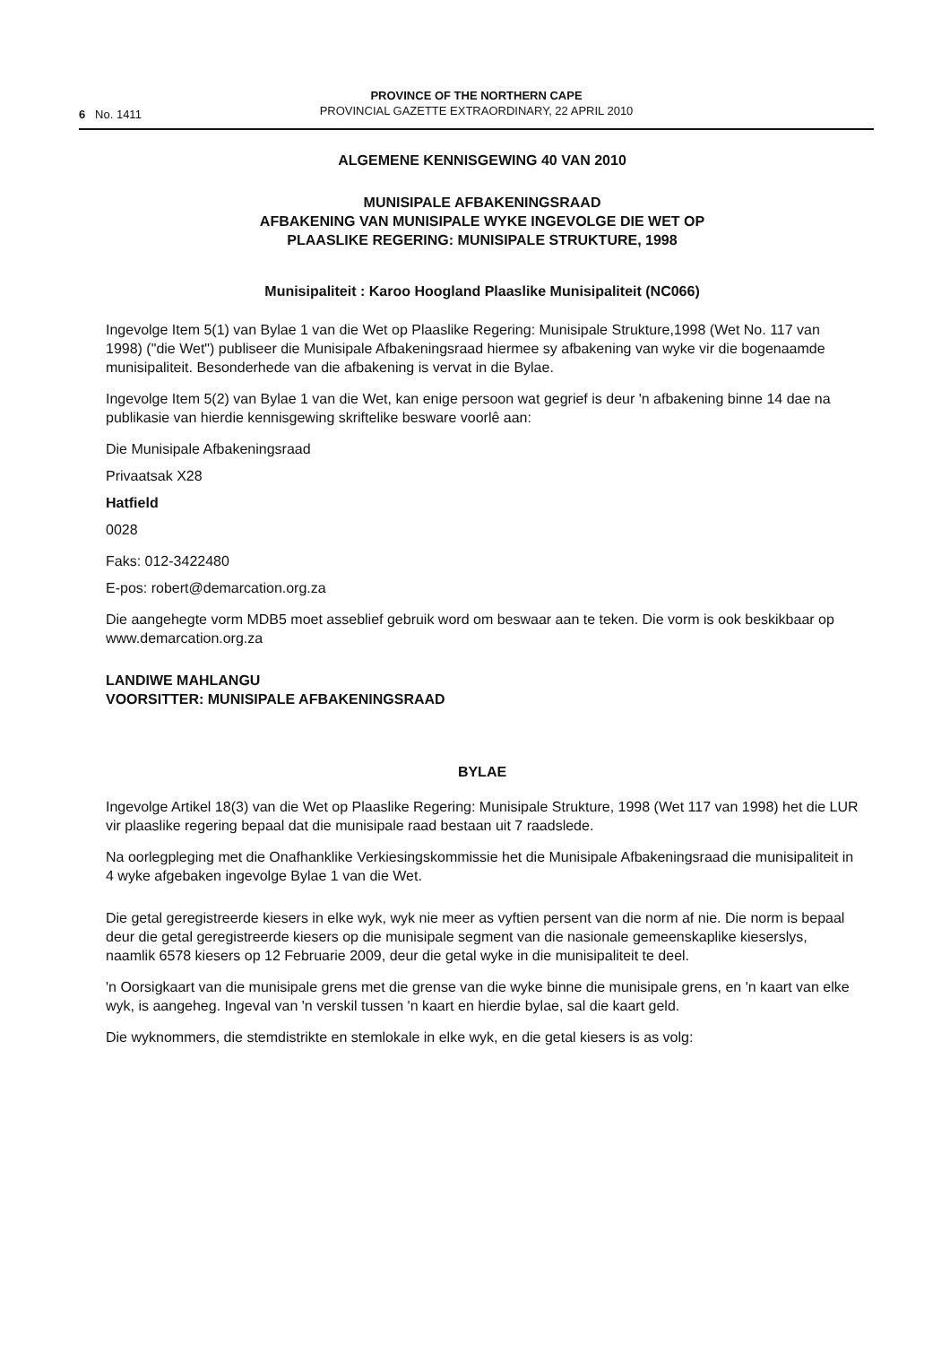6 No. 1411
PROVINCE OF THE NORTHERN CAPE
PROVINCIAL GAZETTE EXTRAORDINARY, 22 APRIL 2010
ALGEMENE KENNISGEWING 40 VAN 2010
MUNISIPALE AFBAKENINGSRAAD
AFBAKENING VAN MUNISIPALE WYKE INGEVOLGE DIE WET OP
PLAASLIKE REGERING: MUNISIPALE STRUKTURE, 1998
Munisipaliteit : Karoo Hoogland Plaaslike Munisipaliteit (NC066)
Ingevolge Item 5(1) van Bylae 1 van die Wet op Plaaslike Regering: Munisipale Strukture,1998 (Wet No. 117 van 1998) ("die Wet") publiseer die Munisipale Afbakeningsraad hiermee sy afbakening van wyke vir die bogenaamde munisipaliteit. Besonderhede van die afbakening is vervat in die Bylae.
Ingevolge Item 5(2) van Bylae 1 van die Wet, kan enige persoon wat gegrief is deur 'n afbakening binne 14 dae na publikasie van hierdie kennisgewing skriftelike besware voorlê aan:
Die Munisipale Afbakeningsraad
Privaatsak X28
Hatfield
0028
Faks: 012-3422480
E-pos: robert@demarcation.org.za
Die aangehegte vorm MDB5 moet asseblief gebruik word om beswaar aan te teken. Die vorm is ook beskikbaar op www.demarcation.org.za
LANDIWE MAHLANGU
VOORSITTER: MUNISIPALE AFBAKENINGSRAAD
BYLAE
Ingevolge Artikel 18(3) van die Wet op Plaaslike Regering: Munisipale Strukture, 1998 (Wet 117 van 1998) het die LUR vir plaaslike regering bepaal dat die munisipale raad bestaan uit 7 raadslede.
Na oorlegpleging met die Onafhanklike Verkiesingskommissie het die Munisipale Afbakeningsraad die munisipaliteit in 4 wyke afgebaken ingevolge Bylae 1 van die Wet.
Die getal geregistreerde kiesers in elke wyk, wyk nie meer as vyftien persent van die norm af nie. Die norm is bepaal deur die getal geregistreerde kiesers op die munisipale segment van die nasionale gemeenskaplike kieserslys, naamlik 6578 kiesers op 12 Februarie 2009, deur die getal wyke in die munisipaliteit te deel.
'n Oorsigkaart van die munisipale grens met die grense van die wyke binne die munisipale grens, en 'n kaart van elke wyk, is aangeheg. Ingeval van 'n verskil tussen 'n kaart en hierdie bylae, sal die kaart geld.
Die wyknommers, die stemdistrikte en stemlokale in elke wyk, en die getal kiesers is as volg: